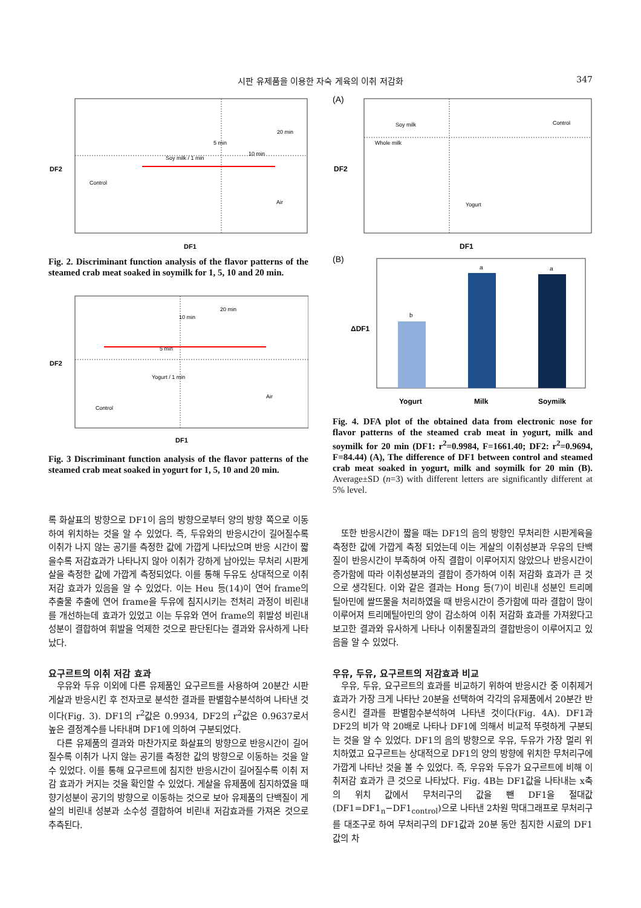시판 유제품을 이용한 자숙 게육의 이취 저감화
347
DF2
DF1
Control
Soy milk / 1 min
5 min
10 min
20 min
Air
Fig. 2. Discriminant function analysis of the flavor patterns of the steamed crab meat soaked in soymilk for 1, 5, 10 and 20 min.
DF2
DF1
Control
Yogurt / 1 min
5 min
10 min
20 min
Air
Fig. 3 Discriminant function analysis of the flavor patterns of the steamed crab meat soaked in yogurt for 1, 5, 10 and 20 min.
(A)
DF2
DF1
Soy milk
Whole milk
Control
Yogurt
(B)
ΔDF1
b
a
a
Yogurt
Milk
Soymilk
Fig. 4. DFA plot of the obtained data from electronic nose for flavor patterns of the steamed crab meat in yogurt, milk and soymilk for 20 min (DF1: r<sup>2</sup>=0.9984, F=1661.40; DF2: r<sup>2</sup>=0.9694, F=84.44) (A), The difference of DF1 between control and steamed crab meat soaked in yogurt, milk and soymilk for 20 min (B). Average±SD (n=3) with different letters are significantly different at 5% level.
록 화살표의 방향으로 DF1이 음의 방향으로부터 양의 방향 쪽으로 이동하여 위치하는 것을 알 수 있었다. 즉, 두유와의 반응시간이 길어질수록 이취가 나지 않는 공기를 측정한 값에 가깝게 나타났으며 반응 시간이 짧을수록 저감효과가 나타나지 않아 이취가 강하게 남아있는 무처리 시판게살을 측정한 값에 가깝게 측정되었다. 이를 통해 두유도 상대적으로 이취 저감 효과가 있음을 알 수 있었다. 이는 Heu 등(14)이 연어 frame의 추출물 추출에 연어 frame을 두유에 침지시키는 전처리 과정이 비린내를 개선하는데 효과가 있었고 이는 두유와 연어 frame의 휘발성 비린내 성분이 결합하여 휘발을 억제한 것으로 판단된다는 결과와 유사하게 나타났다.
요구르트의 이취 저감 효과
우유와 두유 이외에 다른 유제품인 요구르트를 사용하여 20분간 시판게살과 반응시킨 후 전자코로 분석한 결과를 판별함수분석하여 나타낸 것이다(Fig. 3). DF1의 r<sup>2</sup>값은 0.9934, DF2의 r<sup>2</sup>값은 0.9637로서 높은 결정계수를 나타내며 DF1에 의하여 구분되었다.
다른 유제품의 결과와 마찬가지로 화살표의 방향으로 반응시간이 길어질수록 이취가 나지 않는 공기를 측정한 값의 방향으로 이동하는 것을 알 수 있었다. 이를 통해 요구르트에 침지한 반응시간이 길어질수록 이취 저감 효과가 커지는 것을 확인할 수 있었다. 게살을 유제품에 침지하였을 때 향기성분이 공기의 방향으로 이동하는 것으로 보아 유제품의 단백질이 게살의 비린내 성분과 소수성 결합하여 비린내 저감효과를 가져온 것으로 추측된다.
또한 반응시간이 짧을 때는 DF1의 음의 방향인 무처리한 시판게육을 측정한 값에 가깝게 측정 되었는데 이는 게살의 이취성분과 우유의 단백질이 반응시간이 부족하여 아직 결합이 이루어지지 않았으나 반응시간이 증가함에 따라 이취성분과의 결합이 증가하여 이취 저감화 효과가 큰 것으로 생각된다. 이와 같은 결과는 Hong 등(7)이 비린내 성분인 트리메틸아민에 쌀뜨물을 처리하였을 때 반응시간이 증가함에 따라 결합이 많이 이루어져 트리메틸아민의 양이 감소하여 이취 저감화 효과를 가져왔다고 보고한 결과와 유사하게 나타나 이취물질과의 결합반응이 이루어지고 있음을 알 수 있었다.
우유, 두유, 요구르트의 저감효과 비교
우유, 두유, 요구르트의 효과를 비교하기 위하여 반응시간 중 이취제거 효과가 가장 크게 나타난 20분을 선택하여 각각의 유제품에서 20분간 반응시킨 결과를 판별함수분석하여 나타낸 것이다(Fig. 4A). DF1과 DF2의 비가 약 20배로 나타나 DF1에 의해서 비교적 뚜렷하게 구분되는 것을 알 수 있었다. DF1의 음의 방향으로 우유, 두유가 가장 멀리 위치하였고 요구르트는 상대적으로 DF1의 양의 방향에 위치한 무처리구에 가깝게 나타난 것을 볼 수 있었다. 즉, 우유와 두유가 요구르트에 비해 이취저감 효과가 큰 것으로 나타났다. Fig. 4B는 DF1값을 나타내는 x축의 위치 값에서 무처리구의 값을 뺀 DF1을 절대값(DF1=DF1<sub>n</sub>−DF1<sub>control</sub>)으로 나타낸 2차원 막대그래프로 무처리구를 대조구로 하여 무처리구의 DF1값과 20분 동안 침지한 시료의 DF1값의 차